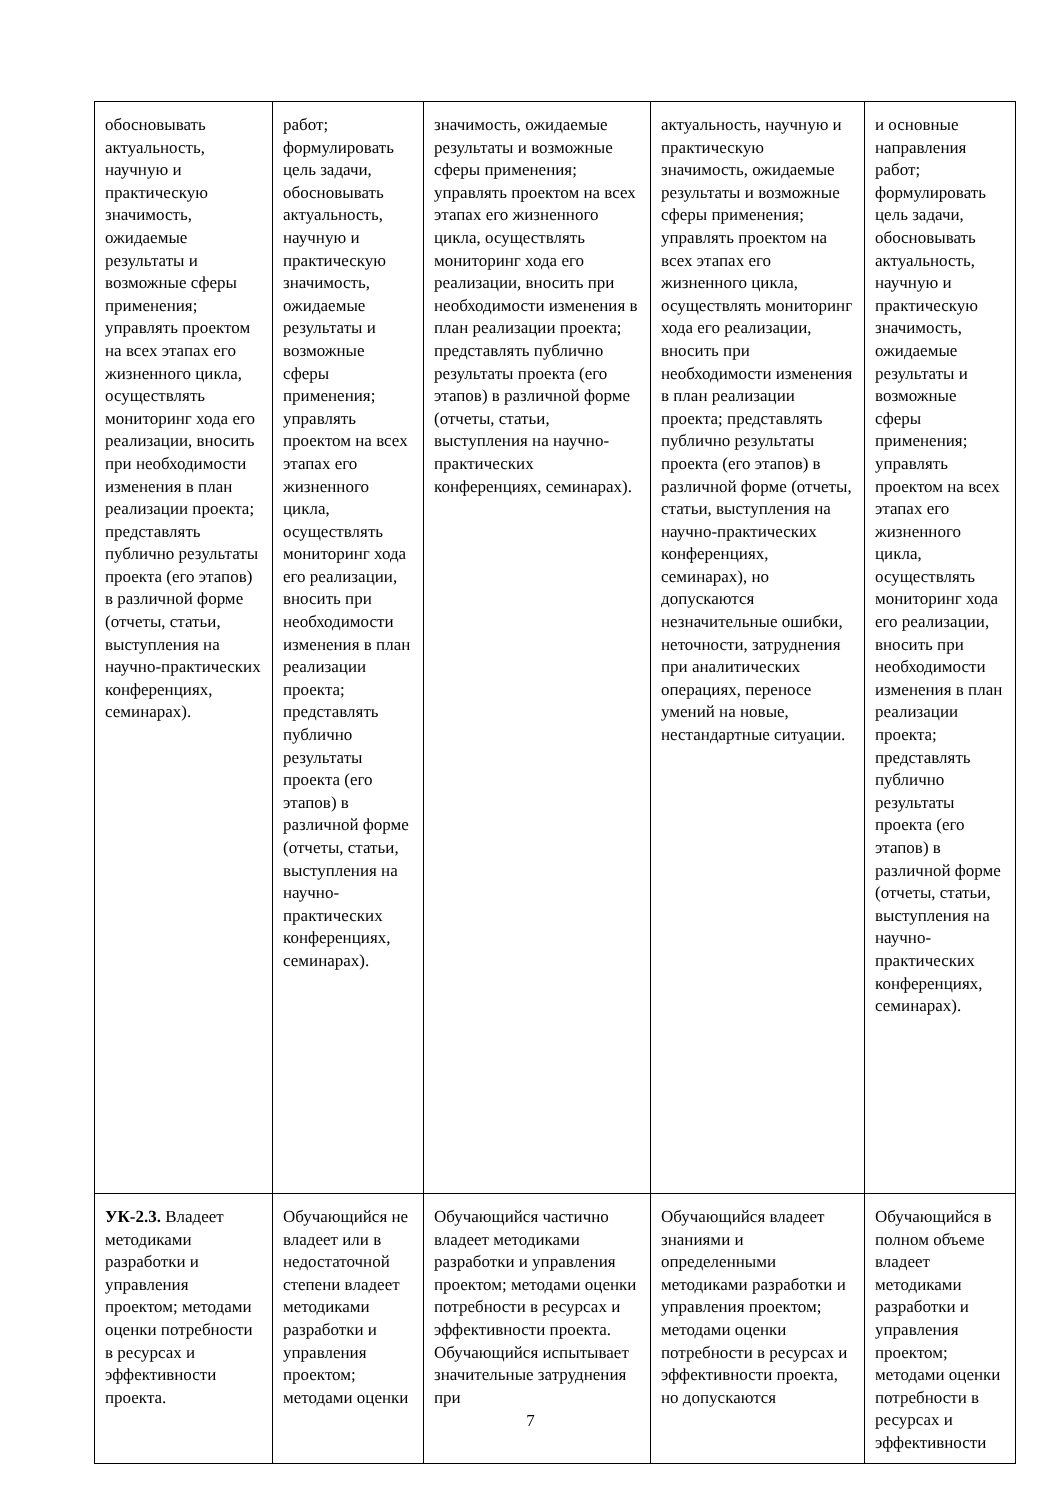| обосновывать актуальность, научную и практическую значимость, ожидаемые результаты и возможные сферы применения; управлять проектом на всех этапах его жизненного цикла, осуществлять мониторинг хода его реализации, вносить при необходимости изменения в план реализации проекта; представлять публично результаты проекта (его этапов) в различной форме (отчеты, статьи, выступления на научно-практических конференциях, семинарах). | работ; формулировать цель задачи, обосновывать актуальность, научную и практическую значимость, ожидаемые результаты и возможные сферы применения; управлять проектом на всех этапах его жизненного цикла, осуществлять мониторинг хода его реализации, вносить при необходимости изменения в план реализации проекта; представлять публично результаты проекта (его этапов) в различной форме (отчеты, статьи, выступления на научно-практических конференциях, семинарах). | значимость, ожидаемые результаты и возможные сферы применения; управлять проектом на всех этапах его жизненного цикла, осуществлять мониторинг хода его реализации, вносить при необходимости изменения в план реализации проекта; представлять публично результаты проекта (его этапов) в различной форме (отчеты, статьи, выступления на научно-практических конференциях, семинарах). | актуальность, научную и практическую значимость, ожидаемые результаты и возможные сферы применения; управлять проектом на всех этапах его жизненного цикла, осуществлять мониторинг хода его реализации, вносить при необходимости изменения в план реализации проекта; представлять публично результаты проекта (его этапов) в различной форме (отчеты, статьи, выступления на научно-практических конференциях, семинарах), но допускаются незначительные ошибки, неточности, затруднения при аналитических операциях, переносе умений на новые, нестандартные ситуации. | и основные направления работ; формулировать цель задачи, обосновывать актуальность, научную и практическую значимость, ожидаемые результаты и возможные сферы применения; управлять проектом на всех этапах его жизненного цикла, осуществлять мониторинг хода его реализации, вносить при необходимости изменения в план реализации проекта; представлять публично результаты проекта (его этапов) в различной форме (отчеты, статьи, выступления на научно-практических конференциях, семинарах). |
| УК-2.3. Владеет методиками разработки и управления проектом; методами оценки потребности в ресурсах и эффективности проекта. | Обучающийся не владеет или в недостаточной степени владеет методиками разработки и управления проектом; методами оценки | Обучающийся частично владеет методиками разработки и управления проектом; методами оценки потребности в ресурсах и эффективности проекта. Обучающийся испытывает значительные затруднения при | Обучающийся владеет знаниями и определенными методиками разработки и управления проектом; методами оценки потребности в ресурсах и эффективности проекта, но допускаются | Обучающийся в полном объеме владеет методиками разработки и управления проектом; методами оценки потребности в ресурсах и эффективности |
7